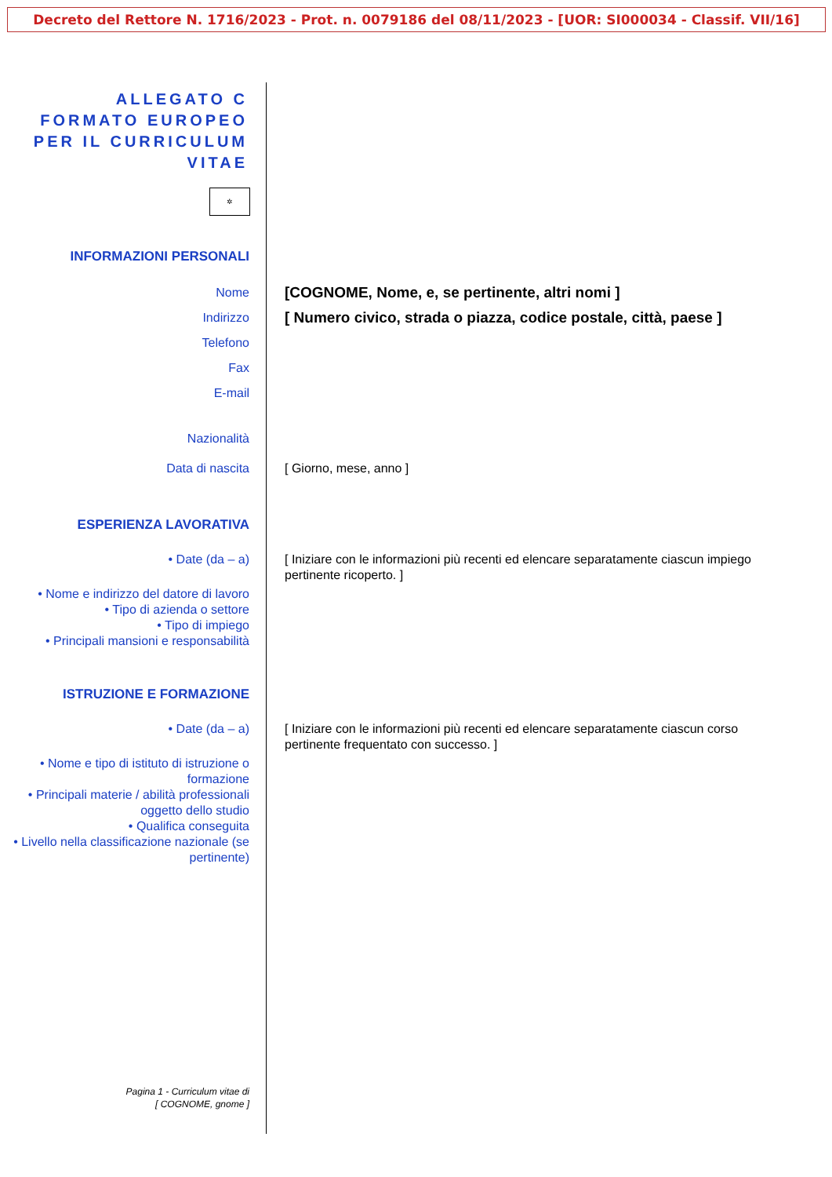Decreto del Rettore N. 1716/2023 - Prot. n. 0079186 del 08/11/2023 - [UOR: SI000034 - Classif. VII/16]
ALLEGATO C
FORMATO EUROPEO
PER IL CURRICULUM
VITAE
✲
INFORMAZIONI PERSONALI
Nome
[COGNOME, Nome, e, se pertinente, altri nomi ]
Indirizzo
[ Numero civico, strada o piazza, codice postale, città, paese ]
Telefono
Fax
E-mail
Nazionalità
Data di nascita [ Giorno, mese, anno ]
ESPERIENZA LAVORATIVA
• Date (da – a) [ Iniziare con le informazioni più recenti ed elencare separatamente ciascun impiego pertinente ricoperto. ]
• Nome e indirizzo del datore di lavoro
• Tipo di azienda o settore
• Tipo di impiego
• Principali mansioni e responsabilità
ISTRUZIONE E FORMAZIONE
• Date (da – a) [ Iniziare con le informazioni più recenti ed elencare separatamente ciascun corso pertinente frequentato con successo. ]
• Nome e tipo di istituto di istruzione o formazione
• Principali materie / abilità professionali oggetto dello studio
• Qualifica conseguita
• Livello nella classificazione nazionale (se pertinente)
Pagina 1 - Curriculum vitae di
[ COGNOME, gnome ]